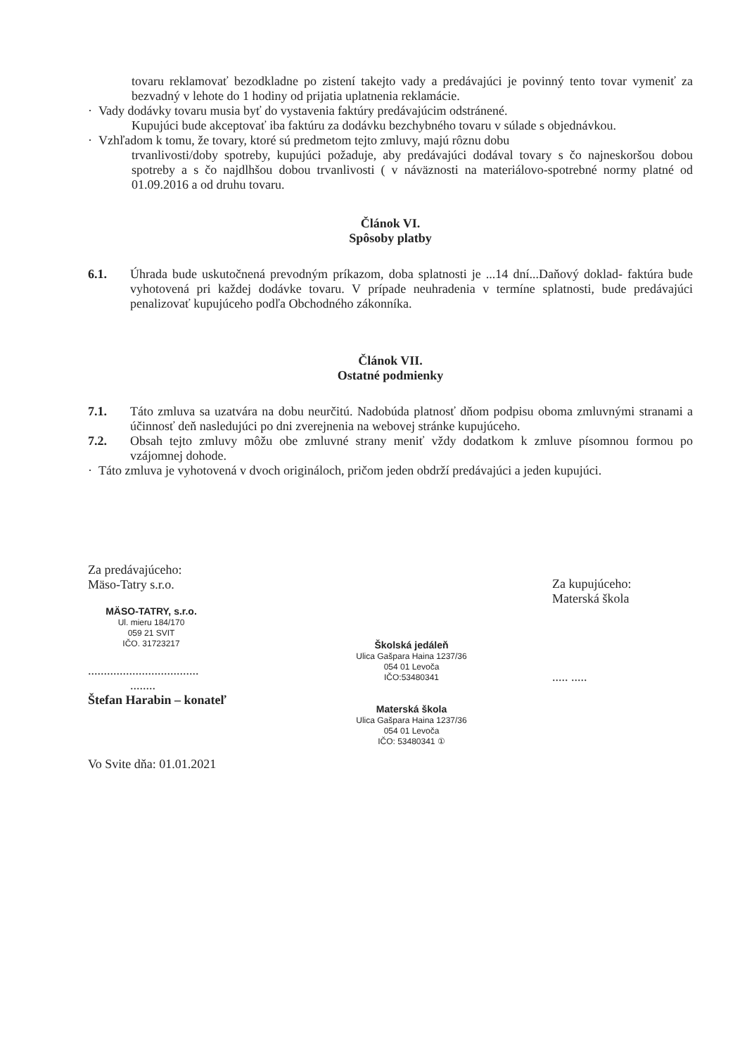tovaru reklamovať bezodkladne po zistení takejto vady a predávajúci je povinný tento tovar vymeniť za bezvadný v lehote do 1 hodiny od prijatia uplatnenia reklamácie.
· Vady dodávky tovaru musia byť do vystavenia faktúry predávajúcim odstránené.
Kupujúci bude akceptovať iba faktúru za dodávku bezchybného tovaru v súlade s objednávkou.
· Vzhľadom k tomu, že tovary, ktoré sú predmetom tejto zmluvy, majú rôznu dobu
trvanlivosti/doby spotreby, kupujúci požaduje, aby predávajúci dodával tovary s čo najneskoršou dobou spotreby a s čo najdlhšou dobou trvanlivosti ( v náväznosti na materiálovo-spotrebné normy platné od 01.09.2016 a od druhu tovaru.
Článok VI.
Spôsoby platby
6.1. Úhrada bude uskutočnená prevodným príkazom, doba splatnosti je ...14 dní...Daňový doklad- faktúra bude vyhotovená pri každej dodávke tovaru. V prípade neuhradenia v termíne splatnosti, bude predávajúci penalizovať kupujúceho podľa Obchodného zákonníka.
Článok VII.
Ostatné podmienky
7.1. Táto zmluva sa uzatvára na dobu neurčitú. Nadobúda platnosť dňom podpisu oboma zmluvnými stranami a účinnosť deň nasledujúci po dni zverejnenia na webovej stránke kupujúceho.
7.2. Obsah tejto zmluvy môžu obe zmluvné strany meniť vždy dodatkom k zmluve písomnou formou po vzájomnej dohode.
· Táto zmluva je vyhotovená v dvoch origináloch, pričom jeden obdrží predávajúci a jeden kupujúci.
Za predávajúceho:
Mäso-Tatry s.r.o.
MÄSO-TATRY, s.r.o.
Ul. mieru 184/170
059 21 SVIT
IČO. 31723217
...................................
........
Štefan Harabin – konateľ
Vo Svite dňa: 01.01.2021
Školská jedáleň
Ulica Gašpara Haina 1237/36
054 01 Levoča
IČO:53480341
Materská škola
Ulica Gašpara Haina 1237/36
054 01 Levoča
IČO: 53480341 ①
Za kupujúceho:
Materská škola
..... .....